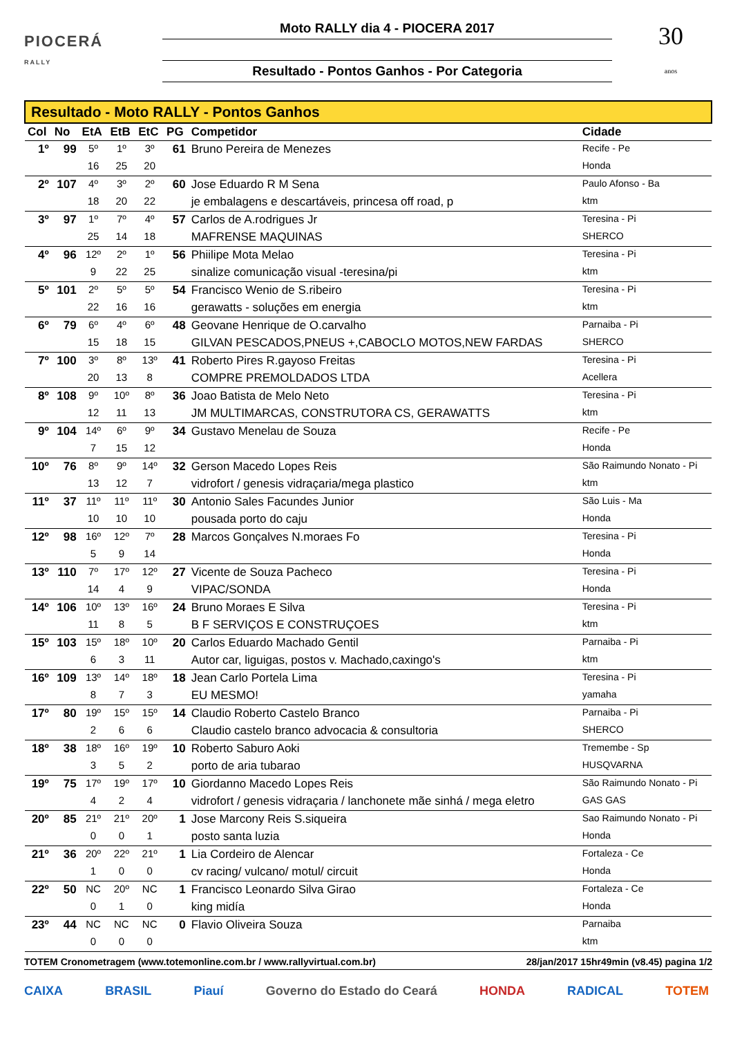PIOCERÁ
RALLY
Moto RALLY dia 4 - PIOCERA 2017
Resultado - Pontos Ganhos - Por Categoria
30
anos
| Resultado - Moto RALLY - Pontos Ganhos | | | | | | | |
| Col | No | EtA | EtB | EtC | PG | Competidor | Cidade |
| 1º | 99 | 5º | 1º | 3º | 61 | Bruno Pereira de Menezes | Recife - Pe |
| | | 16 | 25 | 20 | | | Honda |
| 2º | 107 | 4º | 3º | 2º | 60 | Jose Eduardo R M Sena | Paulo Afonso - Ba |
| | | 18 | 20 | 22 | | je embalagens e descartáveis, princesa off road, p | ktm |
| 3º | 97 | 1º | 7º | 4º | 57 | Carlos de A.rodrigues Jr | Teresina - Pi |
| | | 25 | 14 | 18 | | MAFRENSE MAQUINAS | SHERCO |
| 4º | 96 | 12º | 2º | 1º | 56 | Phiilipe Mota Melao | Teresina - Pi |
| | | 9 | 22 | 25 | | sinalize comunicação visual -teresina/pi | ktm |
| 5º | 101 | 2º | 5º | 5º | 54 | Francisco Wenio de S.ribeiro | Teresina - Pi |
| | | 22 | 16 | 16 | | gerawatts - soluções em energia | ktm |
| 6º | 79 | 6º | 4º | 6º | 48 | Geovane Henrique de O.carvalho | Parnaiba - Pi |
| | | 15 | 18 | 15 | | GILVAN PESCADOS,PNEUS +,CABOCLO MOTOS,NEW FARDAS | SHERCO |
| 7º | 100 | 3º | 8º | 13º | 41 | Roberto Pires R.gayoso Freitas | Teresina - Pi |
| | | 20 | 13 | 8 | | COMPRE PREMOLDADOS LTDA | Acellera |
| 8º | 108 | 9º | 10º | 8º | 36 | Joao Batista de Melo Neto | Teresina - Pi |
| | | 12 | 11 | 13 | | JM MULTIMARCAS, CONSTRUTORA CS, GERAWATTS | ktm |
| 9º | 104 | 14º | 6º | 9º | 34 | Gustavo Menelau de Souza | Recife - Pe |
| | | 7 | 15 | 12 | | | Honda |
| 10º | 76 | 8º | 9º | 14º | 32 | Gerson Macedo Lopes Reis | São Raimundo Nonato - Pi |
| | | 13 | 12 | 7 | | vidrofort / genesis vidraçaria/mega plastico | ktm |
| 11º | 37 | 11º | 11º | 11º | 30 | Antonio Sales Facundes Junior | São Luis - Ma |
| | | 10 | 10 | 10 | | pousada porto do caju | Honda |
| 12º | 98 | 16º | 12º | 7º | 28 | Marcos Gonçalves N.moraes Fo | Teresina - Pi |
| | | 5 | 9 | 14 | | | Honda |
| 13º | 110 | 7º | 17º | 12º | 27 | Vicente de Souza Pacheco | Teresina - Pi |
| | | 14 | 4 | 9 | | VIPAC/SONDA | Honda |
| 14º | 106 | 10º | 13º | 16º | 24 | Bruno Moraes E Silva | Teresina - Pi |
| | | 11 | 8 | 5 | | B F SERVIÇOS E CONSTRUÇOES | ktm |
| 15º | 103 | 15º | 18º | 10º | 20 | Carlos Eduardo Machado Gentil | Parnaiba - Pi |
| | | 6 | 3 | 11 | | Autor car, liguigas, postos v. Machado,caxingo's | ktm |
| 16º | 109 | 13º | 14º | 18º | 18 | Jean Carlo Portela Lima | Teresina - Pi |
| | | 8 | 7 | 3 | | EU MESMO! | yamaha |
| 17º | 80 | 19º | 15º | 15º | 14 | Claudio Roberto Castelo Branco | Parnaiba - Pi |
| | | 2 | 6 | 6 | | Claudio castelo branco advocacia & consultoria | SHERCO |
| 18º | 38 | 18º | 16º | 19º | 10 | Roberto Saburo Aoki | Tremembe - Sp |
| | | 3 | 5 | 2 | | porto de aria tubarao | HUSQVARNA |
| 19º | 75 | 17º | 19º | 17º | 10 | Giordanno Macedo Lopes Reis | São Raimundo Nonato - Pi |
| | | 4 | 2 | 4 | | vidrofort / genesis vidraçaria / lanchonete mãe sinhá / mega eletro | GAS GAS |
| 20º | 85 | 21º | 21º | 20º | 1 | Jose Marcony Reis S.siqueira | Sao Raimundo Nonato - Pi |
| | | 0 | 0 | 1 | | posto santa luzia | Honda |
| 21º | 36 | 20º | 22º | 21º | 1 | Lia Cordeiro de Alencar | Fortaleza - Ce |
| | | 1 | 0 | 0 | | cv racing/ vulcano/ motul/ circuit | Honda |
| 22º | 50 | NC | 20º | NC | 1 | Francisco Leonardo Silva Girao | Fortaleza - Ce |
| | | 0 | 1 | 0 | | king midía | Honda |
| 23º | 44 | NC | NC | NC | 0 | Flavio Oliveira Souza | Parnaiba |
| | | 0 | 0 | 0 | | | ktm |
TOTEM Cronometragem (www.totemonline.com.br / www.rallyvirtual.com.br) 28/jan/2017 15hr49min (v8.45) pagina 1/2
CAIXA BRASIL Piauí Governo do Estado do Ceará HONDA RADICAL TOTEM